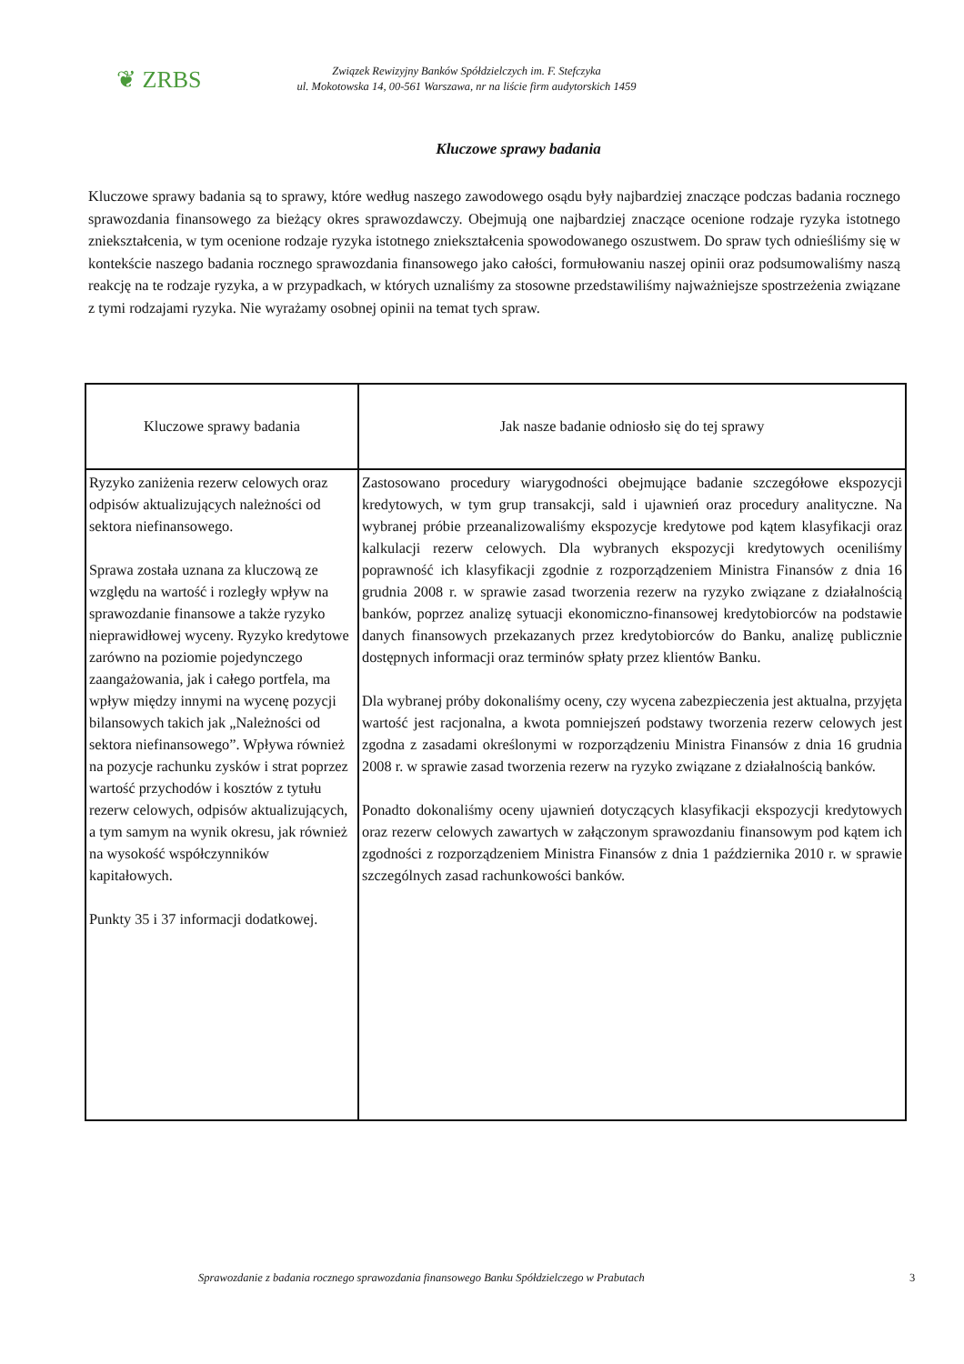❦ ZRBS
Związek Rewizyjny Banków Spółdzielczych im. F. Stefczyka
ul. Mokotowska 14, 00-561 Warszawa, nr na liście firm audytorskich 1459
Kluczowe sprawy badania
Kluczowe sprawy badania są to sprawy, które według naszego zawodowego osądu były najbardziej znaczące podczas badania rocznego sprawozdania finansowego za bieżący okres sprawozdawczy. Obejmują one najbardziej znaczące ocenione rodzaje ryzyka istotnego zniekształcenia, w tym ocenione rodzaje ryzyka istotnego zniekształcenia spowodowanego oszustwem. Do spraw tych odnieśliśmy się w kontekście naszego badania rocznego sprawozdania finansowego jako całości, formułowaniu naszej opinii oraz podsumowaliśmy naszą reakcję na te rodzaje ryzyka, a w przypadkach, w których uznaliśmy za stosowne przedstawiliśmy najważniejsze spostrzeżenia związane z tymi rodzajami ryzyka. Nie wyrażamy osobnej opinii na temat tych spraw.
| Kluczowe sprawy badania | Jak nasze badanie odniosło się do tej sprawy |
| --- | --- |
| Ryzyko zaniżenia rezerw celowych oraz odpisów aktualizujących należności od sektora niefinansowego. Sprawa została uznana za kluczową ze względu na wartość i rozległy wpływ na sprawozdanie finansowe a także ryzyko nieprawidłowej wyceny. Ryzyko kredytowe zarówno na poziomie pojedynczego zaangażowania, jak i całego portfela, ma wpływ między innymi na wycenę pozycji bilansowych takich jak „Należności od sektora niefinansowego”. Wpływa również na pozycje rachunku zysków i strat poprzez wartość przychodów i kosztów z tytułu rezerw celowych, odpisów aktualizujących, a tym samym na wynik okresu, jak również na wysokość współczynników kapitałowych. Punkty 35 i 37 informacji dodatkowej. | Zastosowano procedury wiarygodności obejmujące badanie szczegółowe ekspozycji kredytowych, w tym grup transakcji, sald i ujawnień oraz procedury analityczne. Na wybranej próbie przeanalizowaliśmy ekspozycje kredytowe pod kątem klasyfikacji oraz kalkulacji rezerw celowych. Dla wybranych ekspozycji kredytowych oceniliśmy poprawność ich klasyfikacji zgodnie z rozporządzeniem Ministra Finansów z dnia 16 grudnia 2008 r. w sprawie zasad tworzenia rezerw na ryzyko związane z działalnością banków, poprzez analizę sytuacji ekonomiczno-finansowej kredytobiorców na podstawie danych finansowych przekazanych przez kredytobiorców do Banku, analizę publicznie dostępnych informacji oraz terminów spłaty przez klientów Banku. Dla wybranej próby dokonaliśmy oceny, czy wycena zabezpieczenia jest aktualna, przyjęta wartość jest racjonalna, a kwota pomniejszeń podstawy tworzenia rezerw celowych jest zgodna z zasadami określonymi w rozporządzeniu Ministra Finansów z dnia 16 grudnia 2008 r. w sprawie zasad tworzenia rezerw na ryzyko związane z działalnością banków. Ponadto dokonaliśmy oceny ujawnień dotyczących klasyfikacji ekspozycji kredytowych oraz rezerw celowych zawartych w załączonym sprawozdaniu finansowym pod kątem ich zgodności z rozporządzeniem Ministra Finansów z dnia 1 października 2010 r. w sprawie szczególnych zasad rachunkowości banków. |
Sprawozdanie z badania rocznego sprawozdania finansowego Banku Spółdzielczego w Prabutach 3